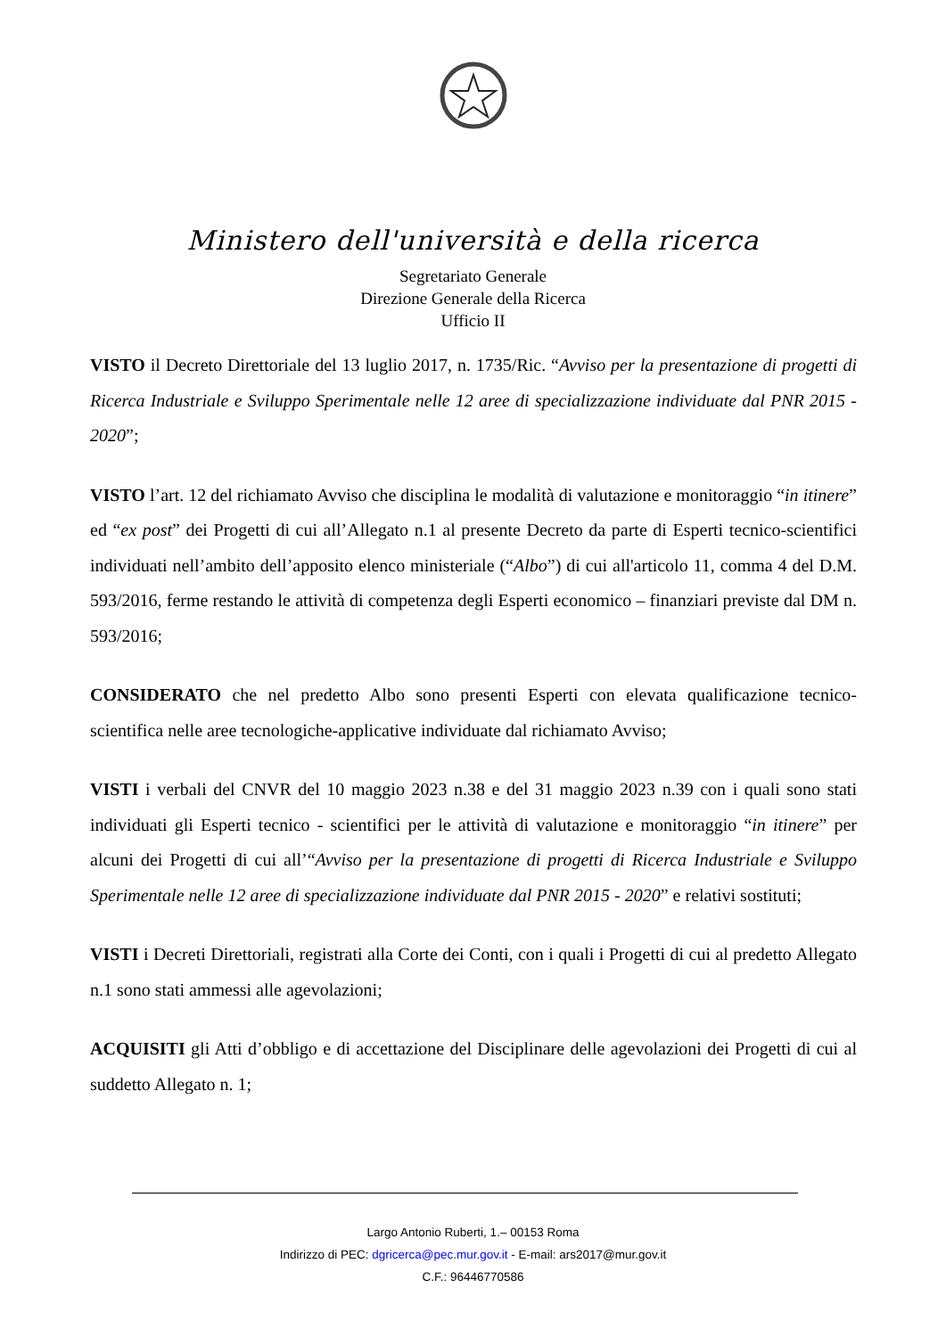Ministero dell'università e della ricerca
Segretariato Generale
Direzione Generale della Ricerca
Ufficio II
VISTO il Decreto Direttoriale del 13 luglio 2017, n. 1735/Ric. “Avviso per la presentazione di progetti di Ricerca Industriale e Sviluppo Sperimentale nelle 12 aree di specializzazione individuate dal PNR 2015 - 2020”;
VISTO l’art. 12 del richiamato Avviso che disciplina le modalità di valutazione e monitoraggio “in itinere” ed “ex post” dei Progetti di cui all’Allegato n.1 al presente Decreto da parte di Esperti tecnico-scientifici individuati nell’ambito dell’apposito elenco ministeriale (“Albo”) di cui all'articolo 11, comma 4 del D.M. 593/2016, ferme restando le attività di competenza degli Esperti economico – finanziari previste dal DM n. 593/2016;
CONSIDERATO che nel predetto Albo sono presenti Esperti con elevata qualificazione tecnico-scientifica nelle aree tecnologiche-applicative individuate dal richiamato Avviso;
VISTI i verbali del CNVR del 10 maggio 2023 n.38 e del 31 maggio 2023 n.39 con i quali sono stati individuati gli Esperti tecnico - scientifici per le attività di valutazione e monitoraggio “in itinere” per alcuni dei Progetti di cui all’“Avviso per la presentazione di progetti di Ricerca Industriale e Sviluppo Sperimentale nelle 12 aree di specializzazione individuate dal PNR 2015 - 2020” e relativi sostituti;
VISTI i Decreti Direttoriali, registrati alla Corte dei Conti, con i quali i Progetti di cui al predetto Allegato n.1 sono stati ammessi alle agevolazioni;
ACQUISITI gli Atti d’obbligo e di accettazione del Disciplinare delle agevolazioni dei Progetti di cui al suddetto Allegato n. 1;
Largo Antonio Ruberti, 1.– 00153 Roma
Indirizzo di PEC: dgricerca@pec.mur.gov.it - E-mail: ars2017@mur.gov.it
C.F.: 96446770586